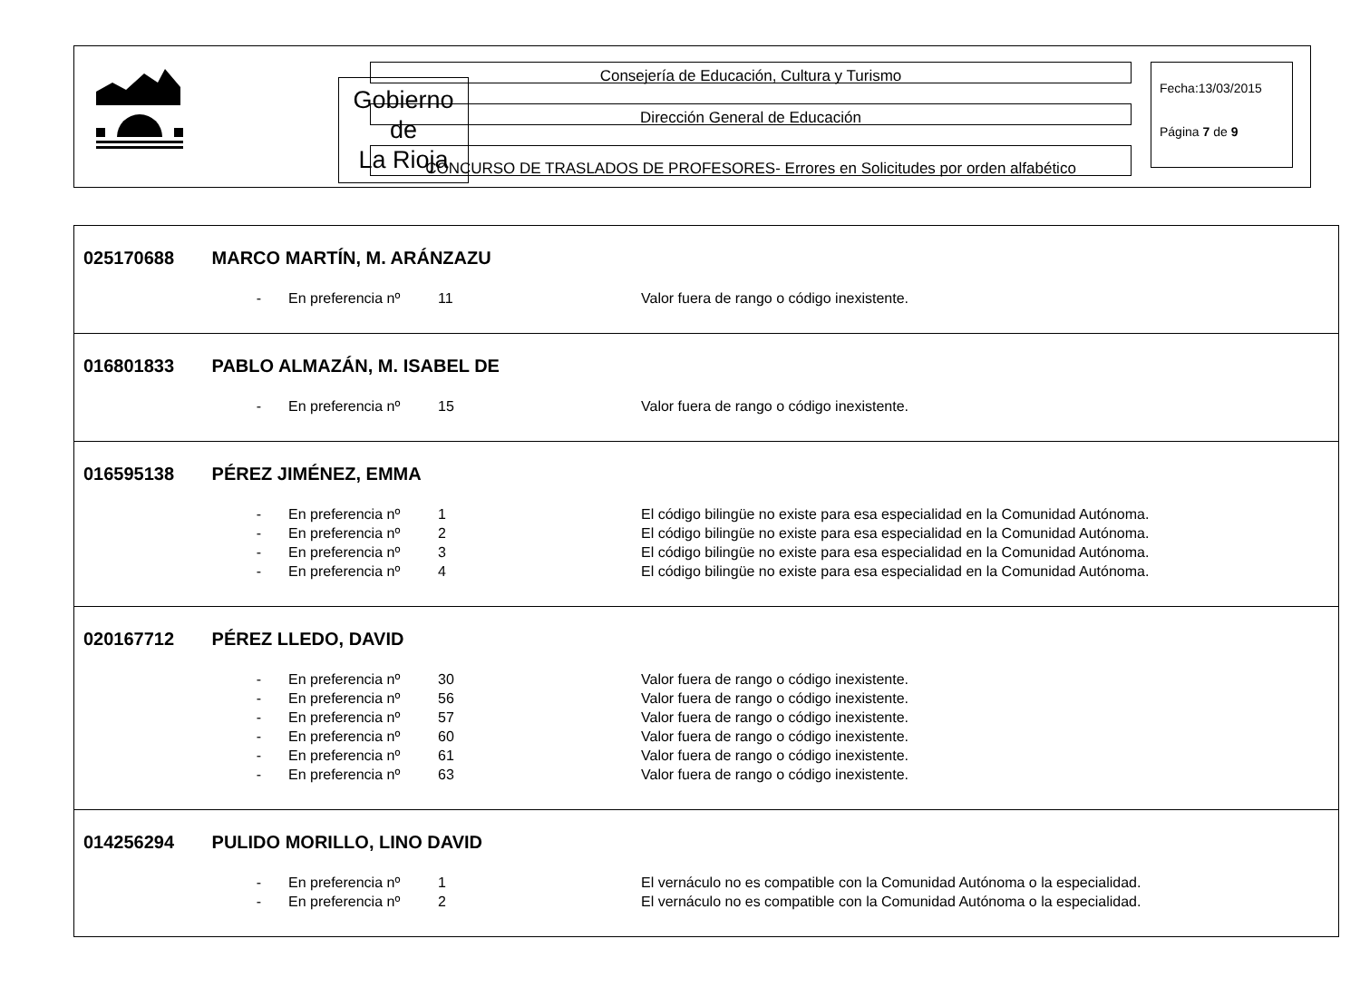Gobierno
de
La Rioja
Consejería de Educación, Cultura y Turismo
Dirección General de Educación
CONCURSO DE TRASLADOS DE PROFESORES- Errores en Solicitudes por orden alfabético
Fecha:13/03/2015
Página 7 de 9
| 025170688 MARCO MARTÍN, M. ARÁNZAZU - En preferencia nº 11 Valor fuera de rango o código inexistente. |
| 016801833 PABLO ALMAZÁN, M. ISABEL DE - En preferencia nº 15 Valor fuera de rango o código inexistente. |
| 016595138 PÉREZ JIMÉNEZ, EMMA - En preferencia nº 1 El código bilingüe no existe para esa especialidad en la Comunidad Autónoma. - En preferencia nº 2 El código bilingüe no existe para esa especialidad en la Comunidad Autónoma. - En preferencia nº 3 El código bilingüe no existe para esa especialidad en la Comunidad Autónoma. - En preferencia nº 4 El código bilingüe no existe para esa especialidad en la Comunidad Autónoma. |
| 020167712 PÉREZ LLEDO, DAVID - En preferencia nº 30 Valor fuera de rango o código inexistente. - En preferencia nº 56 Valor fuera de rango o código inexistente. - En preferencia nº 57 Valor fuera de rango o código inexistente. - En preferencia nº 60 Valor fuera de rango o código inexistente. - En preferencia nº 61 Valor fuera de rango o código inexistente. - En preferencia nº 63 Valor fuera de rango o código inexistente. |
| 014256294 PULIDO MORILLO, LINO DAVID - En preferencia nº 1 El vernáculo no es compatible con la Comunidad Autónoma o la especialidad. - En preferencia nº 2 El vernáculo no es compatible con la Comunidad Autónoma o la especialidad. |